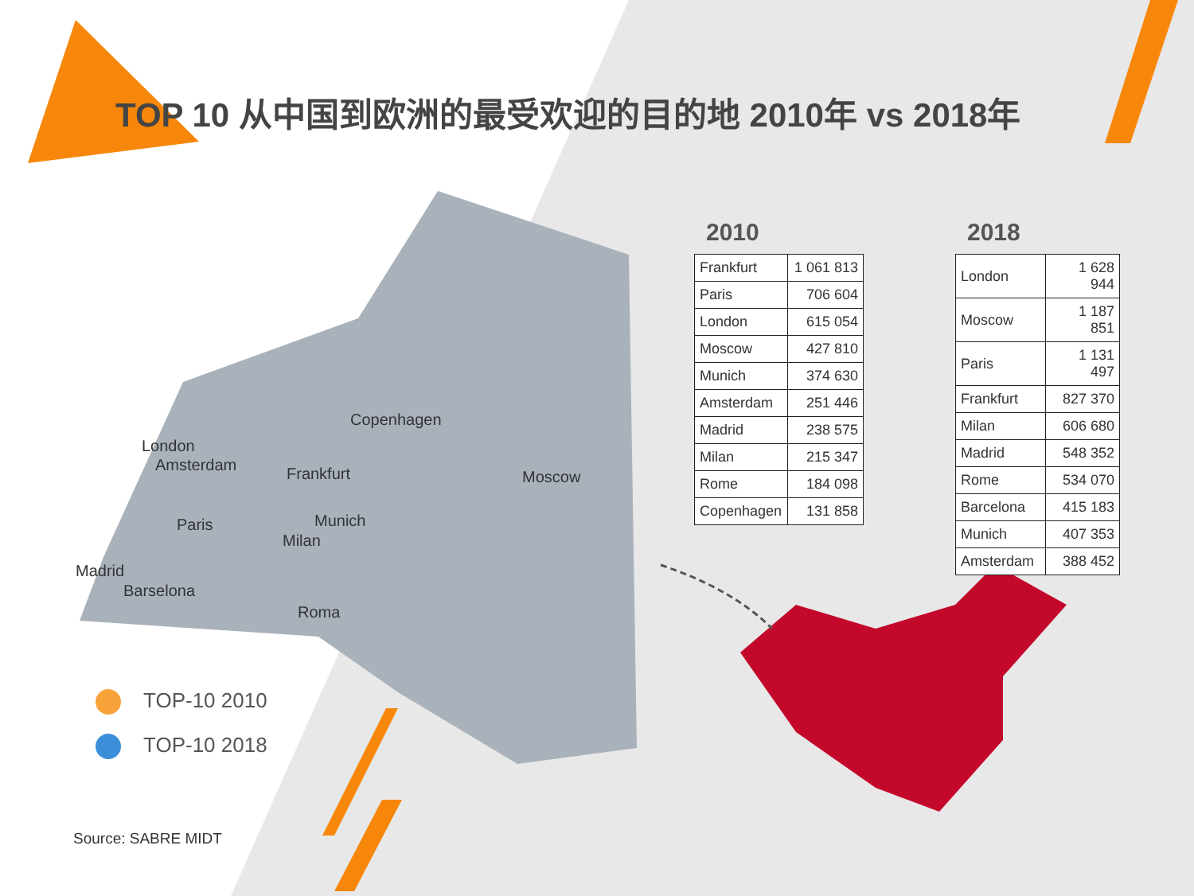TOP 10 从中国到欧洲的最受欢迎的目的地 2010年 vs 2018年
Copenhagen
London
Amsterdam Frankfurt Moscow
Paris Munich
Milan
Madrid
Barselona
Roma
2010
| Frankfurt | 1 061 813 |
| Paris | 706 604 |
| London | 615 054 |
| Moscow | 427 810 |
| Munich | 374 630 |
| Amsterdam | 251 446 |
| Madrid | 238 575 |
| Milan | 215 347 |
| Rome | 184 098 |
| Copenhagen | 131 858 |
2018
| London | 1 628 944 |
| Moscow | 1 187 851 |
| Paris | 1 131 497 |
| Frankfurt | 827 370 |
| Milan | 606 680 |
| Madrid | 548 352 |
| Rome | 534 070 |
| Barcelona | 415 183 |
| Munich | 407 353 |
| Amsterdam | 388 452 |
TOP-10 2010
TOP-10 2018
Source: SABRE MIDT